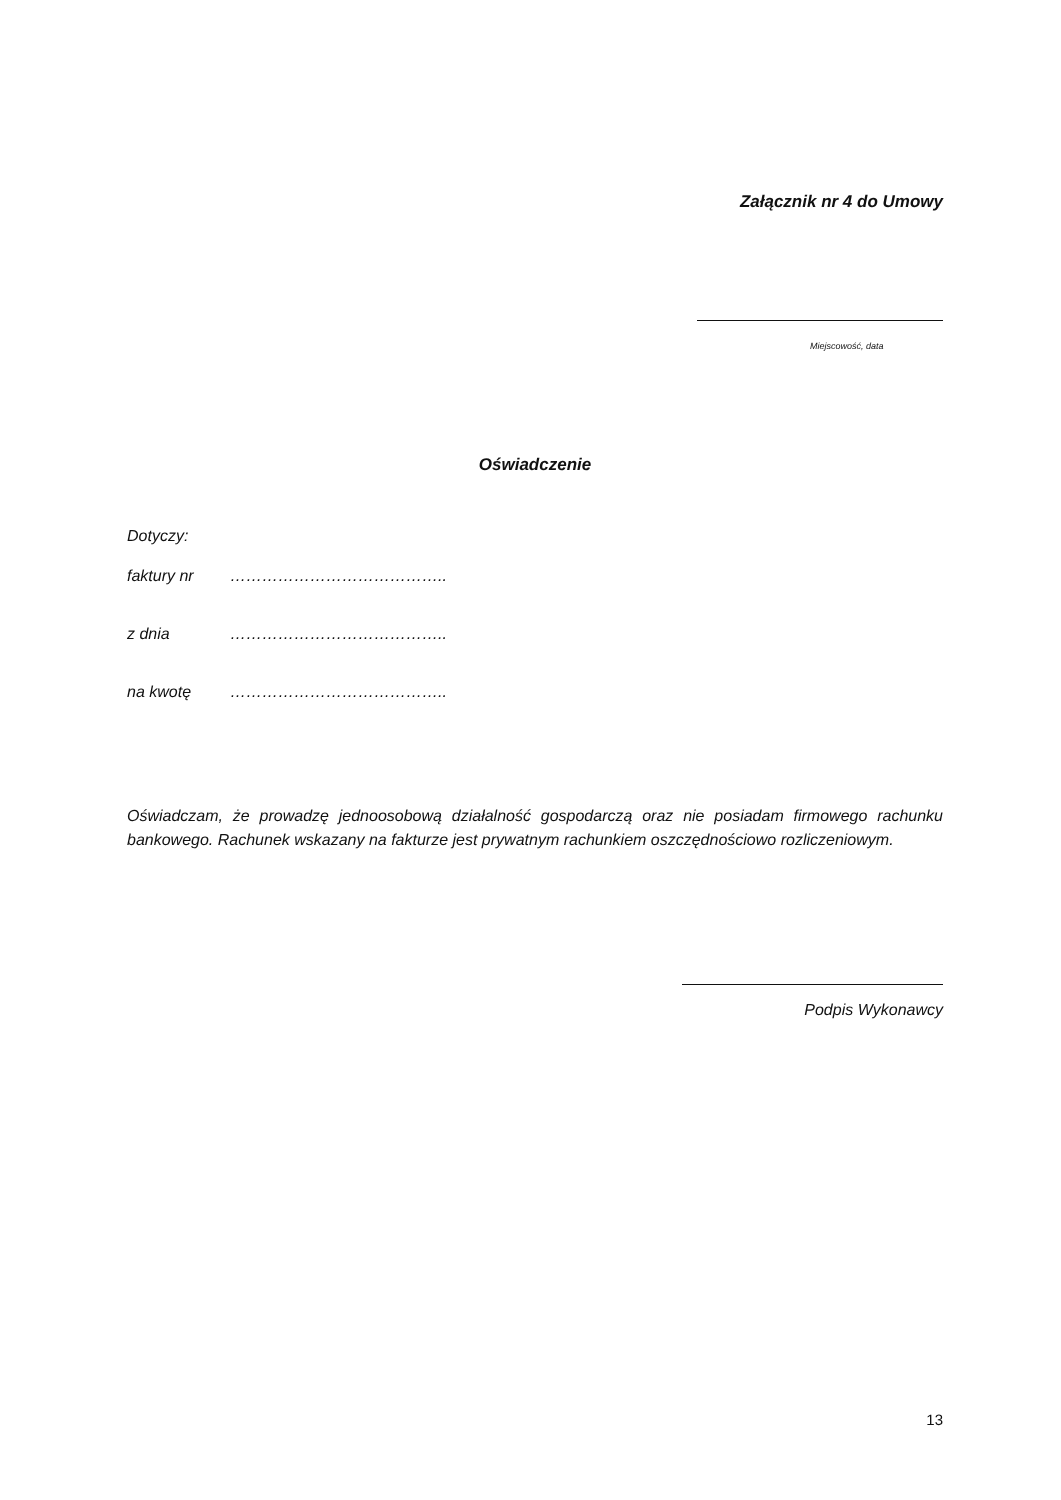Załącznik nr 4 do Umowy
Miejscowość, data
Oświadczenie
Dotyczy:
faktury nr …………………………………..
z dnia …………………………………..
na kwotę …………………………………..
Oświadczam, że prowadzę jednoosobową działalność gospodarczą oraz nie posiadam firmowego rachunku bankowego. Rachunek wskazany na fakturze jest prywatnym rachunkiem oszczędnościowo rozliczeniowym.
Podpis Wykonawcy
13